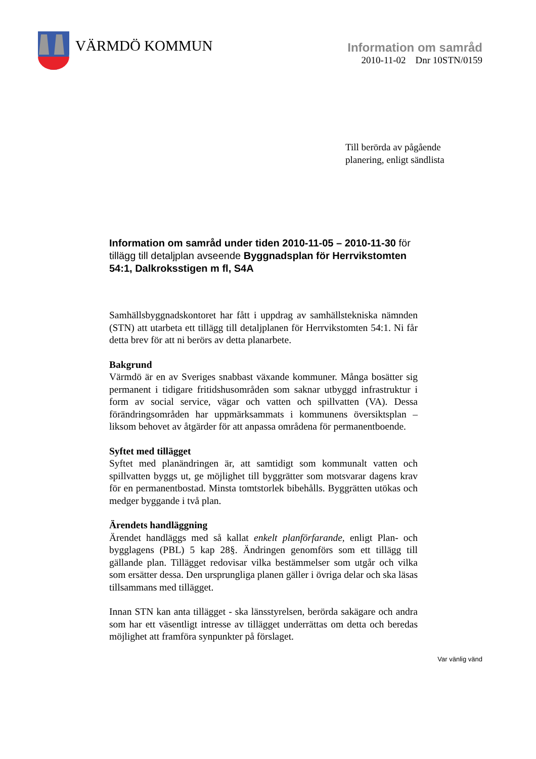VÄRMDÖ KOMMUN
Information om samråd
2010-11-02 Dnr 10STN/0159
Till berörda av pågående
planering, enligt sändlista
Information om samråd under tiden 2010-11-05 – 2010-11-30 för tillägg till detaljplan avseende Byggnadsplan för Herrvikstomten 54:1, Dalkroksstigen m fl, S4A
Samhällsbyggnadskontoret har fått i uppdrag av samhällstekniska nämnden (STN) att utarbeta ett tillägg till detaljplanen för Herrvikstomten 54:1. Ni får detta brev för att ni berörs av detta planarbete.
Bakgrund
Värmdö är en av Sveriges snabbast växande kommuner. Många bosätter sig permanent i tidigare fritidshusområden som saknar utbyggd infrastruktur i form av social service, vägar och vatten och spillvatten (VA). Dessa förändringsområden har uppmärksammats i kommunens översiktsplan – liksom behovet av åtgärder för att anpassa områdena för permanentboende.
Syftet med tillägget
Syftet med planändringen är, att samtidigt som kommunalt vatten och spillvatten byggs ut, ge möjlighet till byggrätter som motsvarar dagens krav för en permanentbostad. Minsta tomtstorlek bibehålls. Byggrätten utökas och medger byggande i två plan.
Ärendets handläggning
Ärendet handläggs med så kallat enkelt planförfarande, enligt Plan- och bygglagens (PBL) 5 kap 28§. Ändringen genomförs som ett tillägg till gällande plan. Tillägget redovisar vilka bestämmelser som utgår och vilka som ersätter dessa. Den ursprungliga planen gäller i övriga delar och ska läsas tillsammans med tillägget.
Innan STN kan anta tillägget - ska länsstyrelsen, berörda sakägare och andra som har ett väsentligt intresse av tillägget underrättas om detta och beredas möjlighet att framföra synpunkter på förslaget.
Var vänlig vänd